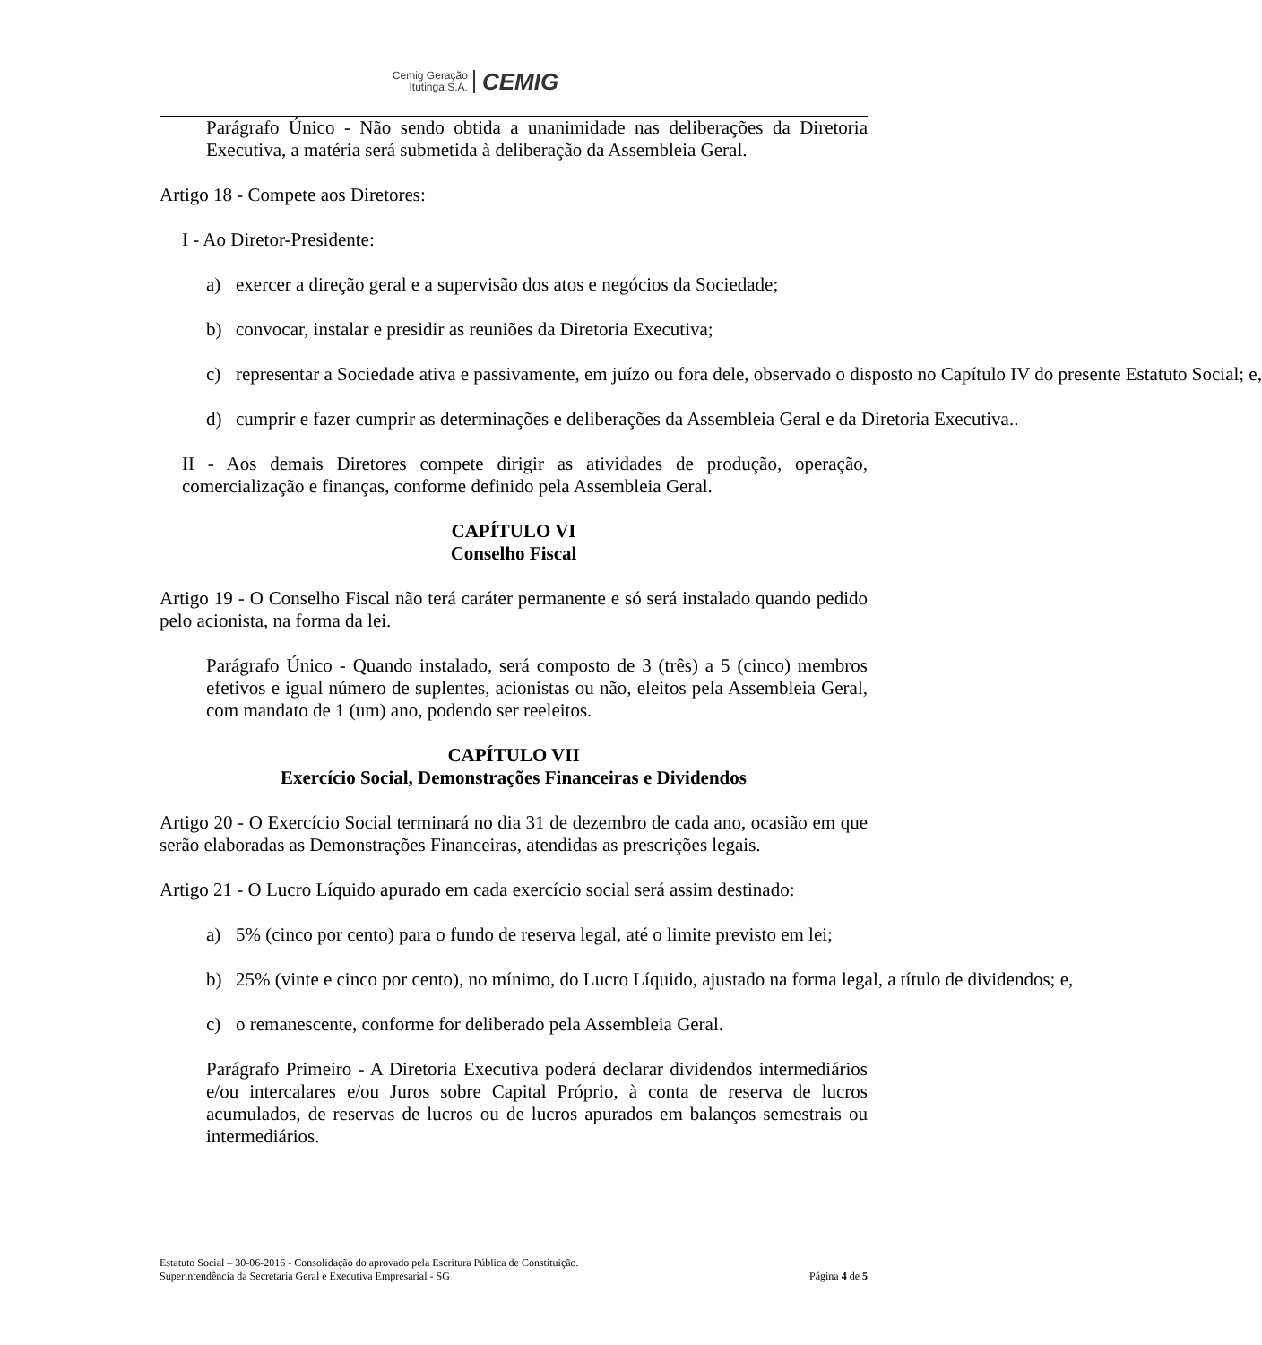Cemig Geração
Itutinga S.A.
CEMIG
Parágrafo Único - Não sendo obtida a unanimidade nas deliberações da Diretoria Executiva, a matéria será submetida à deliberação da Assembleia Geral.
Artigo 18 - Compete aos Diretores:
I - Ao Diretor-Presidente:
a) exercer a direção geral e a supervisão dos atos e negócios da Sociedade;
b) convocar, instalar e presidir as reuniões da Diretoria Executiva;
c) representar a Sociedade ativa e passivamente, em juízo ou fora dele, observado o disposto no Capítulo IV do presente Estatuto Social; e,
d) cumprir e fazer cumprir as determinações e deliberações da Assembleia Geral e da Diretoria Executiva..
II - Aos demais Diretores compete dirigir as atividades de produção, operação, comercialização e finanças, conforme definido pela Assembleia Geral.
CAPÍTULO VI
Conselho Fiscal
Artigo 19 - O Conselho Fiscal não terá caráter permanente e só será instalado quando pedido pelo acionista, na forma da lei.
Parágrafo Único - Quando instalado, será composto de 3 (três) a 5 (cinco) membros efetivos e igual número de suplentes, acionistas ou não, eleitos pela Assembleia Geral, com mandato de 1 (um) ano, podendo ser reeleitos.
CAPÍTULO VII
Exercício Social, Demonstrações Financeiras e Dividendos
Artigo 20 - O Exercício Social terminará no dia 31 de dezembro de cada ano, ocasião em que serão elaboradas as Demonstrações Financeiras, atendidas as prescrições legais.
Artigo 21 - O Lucro Líquido apurado em cada exercício social será assim destinado:
a) 5% (cinco por cento) para o fundo de reserva legal, até o limite previsto em lei;
b) 25% (vinte e cinco por cento), no mínimo, do Lucro Líquido, ajustado na forma legal, a título de dividendos; e,
c) o remanescente, conforme for deliberado pela Assembleia Geral.
Parágrafo Primeiro - A Diretoria Executiva poderá declarar dividendos intermediários e/ou intercalares e/ou Juros sobre Capital Próprio, à conta de reserva de lucros acumulados, de reservas de lucros ou de lucros apurados em balanços semestrais ou intermediários.
Estatuto Social – 30-06-2016 - Consolidação do aprovado pela Escritura Pública de Constituição.
Superintendência da Secretaria Geral e Executiva Empresarial - SG Página 4 de 5